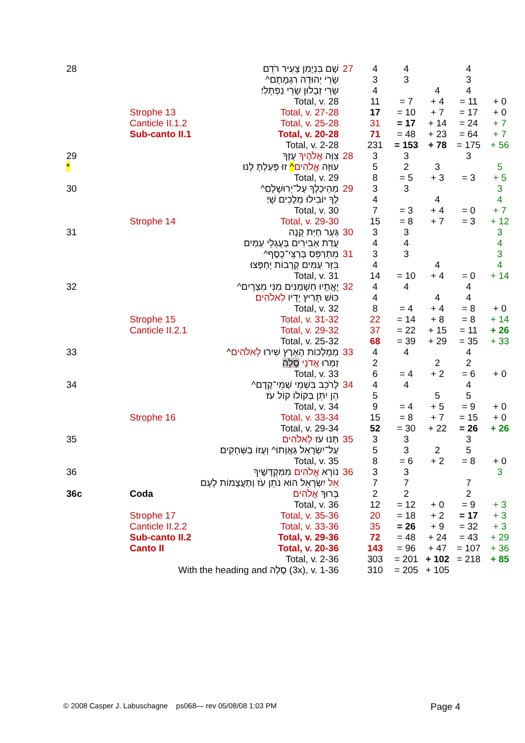| 28 | | שָׁם בִּנְיָמִן צָעִיר רֹדֵם | 27 | 4 | 4 | | 4 | |
| | | שָׂרֵי יְהוּדָה רִגְמָתָם^ | | 3 | 3 | | 3 | |
| | | שָׂרֵי זְבֻלוּן שָׂרֵי נַפְתָּלִי׃ | | 4 | | 4 | 4 | |
| | | Total, v. 28 | | 11 | = 7 | + 4 | = 11 | + 0 |
| | Strophe 13 | Total, v. 27-28 | | 17 | = 10 | + 7 | = 17 | + 0 |
| | Canticle II.1.2 | Total, v. 25-28 | | 31 | = 17 | + 14 | = 24 | + 7 |
| | Sub-canto II.1 | Total, v. 20-28 | | 71 | = 48 | + 23 | = 64 | + 7 |
| | | Total, v. 2-28 | | 231 | = 153 | + 78 | = 175 | + 56 |
| 29 | | צִוָּה אֱלֹהֶיךָ עֻזֶּךָ | 28 | 3 | 3 | | 3 | |
| * | | עוּזָּה אֱלֹהִים ^ זוּ פָּעַלְתָּ לָּנוּ׃ | | 5 | 2 | 3 | | 5 |
| | | Total, v. 29 | | 8 | = 5 | + 3 | = 3 | + 5 |
| 30 | | מֵהֵיכָלֶךָ עַל־יְרוּשָׁלָםִ^ | 29 | 3 | 3 | | | 3 |
| | | לְךָ יוֹבִילוּ מְלָכִים שָׁי׃ | | 4 | | 4 | | 4 |
| | | Total, v. 30 | | 7 | = 3 | + 4 | = 0 | + 7 |
| | Strophe 14 | Total, v. 29-30 | | 15 | = 8 | + 7 | = 3 | + 12 |
| 31 | | גְּעַר חַיַּת קָנֶה | 30 | 3 | 3 | | | 3 |
| | | עֲדַת אַבִּירִים בְּעֶגְלֵי עַמִּים | | 4 | 4 | | | 4 |
| | | מִתְרַפֵּס בְּרַצֵּי־כָסֶף^ | 31 | 3 | 3 | | | 3 |
| | | בִּזַּר עַמִּים קְרָבוֹת יֶחְפָּצוּ׃ | | 4 | | 4 | | 4 |
| | | Total, v. 31 | | 14 | = 10 | + 4 | = 0 | + 14 |
| 32 | | יֶאֱתָיוּ חַשְׁמַנִּים מִנִּי מִצְרָיִם^ | 32 | 4 | 4 | | 4 | |
| | | כּוּשׁ תָּרִיץ יָדָיו לֵאלֹהִים ׃ | | 4 | | 4 | 4 | |
| | | Total, v. 32 | | 8 | = 4 | + 4 | = 8 | + 0 |
| | Strophe 15 | Total, v. 31-32 | | 22 | = 14 | + 8 | = 8 | + 14 |
| | Canticle II.2.1 | Total, v. 29-32 | | 37 | = 22 | + 15 | = 11 | + 26 |
| | | Total, v. 25-32 | | 68 | = 39 | + 29 | = 35 | + 33 |
| 33 | | מַמְלְכוֹת הָאָרֶץ שִׁירוּ לֵאלֹהִים ^ | 33 | 4 | 4 | | 4 | |
| | | זַמְּרוּ אֲדֹנָי סֶלָה ׃ | | 2 | | 2 | 2 | |
| | | Total, v. 33 | | 6 | = 4 | + 2 | = 6 | + 0 |
| 34 | | לָרֹכֵב בִּשְׁמֵי שְׁמֵי־קֶדֶם^ | 34 | 4 | 4 | | 4 | |
| | | הֵן יִתֵּן בְּקוֹלוֹ קוֹל עֹז׃ | | 5 | | 5 | 5 | |
| | | Total, v. 34 | | 9 | = 4 | + 5 | = 9 | + 0 |
| | Strophe 16 | Total, v. 33-34 | | 15 | = 8 | + 7 | = 15 | + 0 |
| | | Total, v. 29-34 | | 52 | = 30 | + 22 | = 26 | + 26 |
| 35 | | תְּנוּ עֹז לֵאלֹהִים | 35 | 3 | 3 | | 3 | |
| | | עַל־יִשְׂרָאֵל גַּאֲוָתוֹ^ וְעֻזּוֹ בַּשְּׁחָקִים׃ | | 5 | 3 | 2 | 5 | |
| | | Total, v. 35 | | 8 | = 6 | + 2 | = 8 | + 0 |
| 36 | | נוֹרָא אֱלֹהִים מִמִּקְדָּשֶׁיךָ | 36 | 3 | 3 | | | 3 |
| | אֵל יִשְׂרָאֵל הוּא נֹתֵן עֹז וְתַעֲצֻמוֹת לָעָם | | | 7 | 7 | | 7 | |
| 36c | Coda | בָּרוּךְ אֱלֹהִים ׃ | | 2 | 2 | | 2 | |
| | | Total, v. 36 | | 12 | = 12 | + 0 | = 9 | + 3 |
| | Strophe 17 | Total, v. 35-36 | | 20 | = 18 | + 2 | = 17 | + 3 |
| | Canticle II.2.2 | Total, v. 33-36 | | 35 | = 26 | + 9 | = 32 | + 3 |
| | Sub-canto II.2 | Total, v. 29-36 | | 72 | = 48 | + 24 | = 43 | + 29 |
| | Canto II | Total, v. 20-36 | | 143 | = 96 | + 47 | = 107 | + 36 |
| | | Total, v. 2-36 | | 303 | = 201 | + 102 | = 218 | + 85 |
| With the heading and סֶלָה (3x), v. 1-36 | | | | 310 | = 205 | + 105 | | |
© 2008 Casper J. Labuschagne ps068— rev 05/08/08 1:03 PM
Page 4